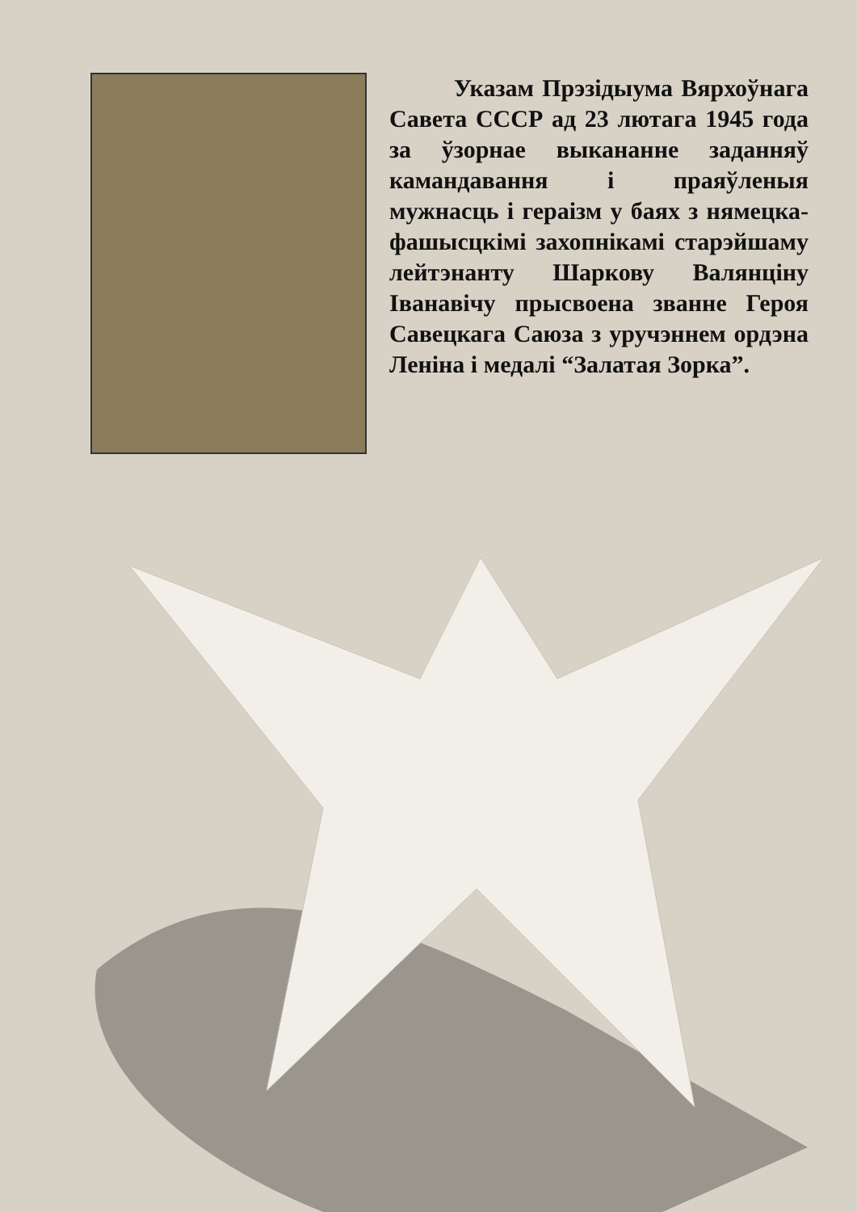Указам Прэзідыума Вярхоўнага Савета СССР ад 23 лютага 1945 года за ўзорнае выкананне заданняў камандавання і праяўленыя мужнасць і гераізм у баях з нямецка-фашысцкімі захопнікамі старэйшаму лейтэнанту Шаркову Валянціну Іванавічу прысвоена званне Героя Савецкага Саюза з уручэннем ордэна Леніна і медалі “Залатая Зорка”.